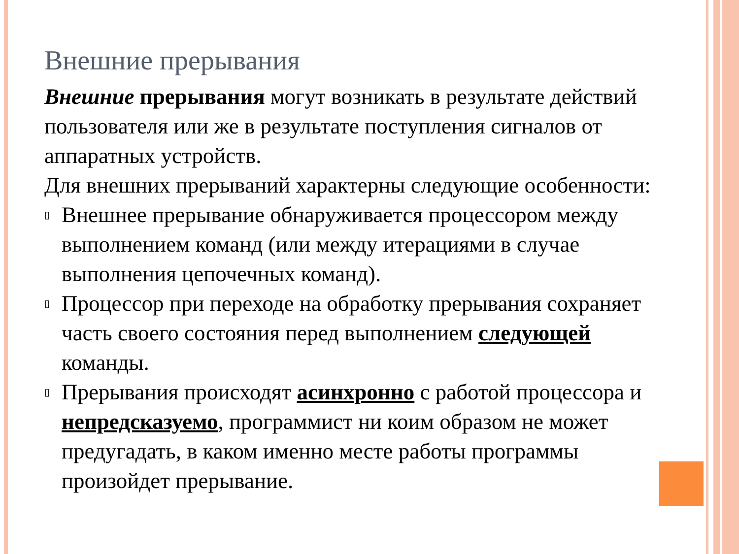Внешние прерывания
Внешние прерывания могут возникать в результате действий пользователя или же в результате поступления сигналов от аппаратных устройств.
Для внешних прерываний характерны следующие особенности:
▯ Внешнее прерывание обнаруживается процессором между выполнением команд (или между итерациями в случае выполнения цепочечных команд).
▯ Процессор при переходе на обработку прерывания сохраняет часть своего состояния перед выполнением следующей команды.
▯ Прерывания происходят асинхронно с работой процессора и непредсказуемо, программист ни коим образом не может предугадать, в каком именно месте работы программы произойдет прерывание.